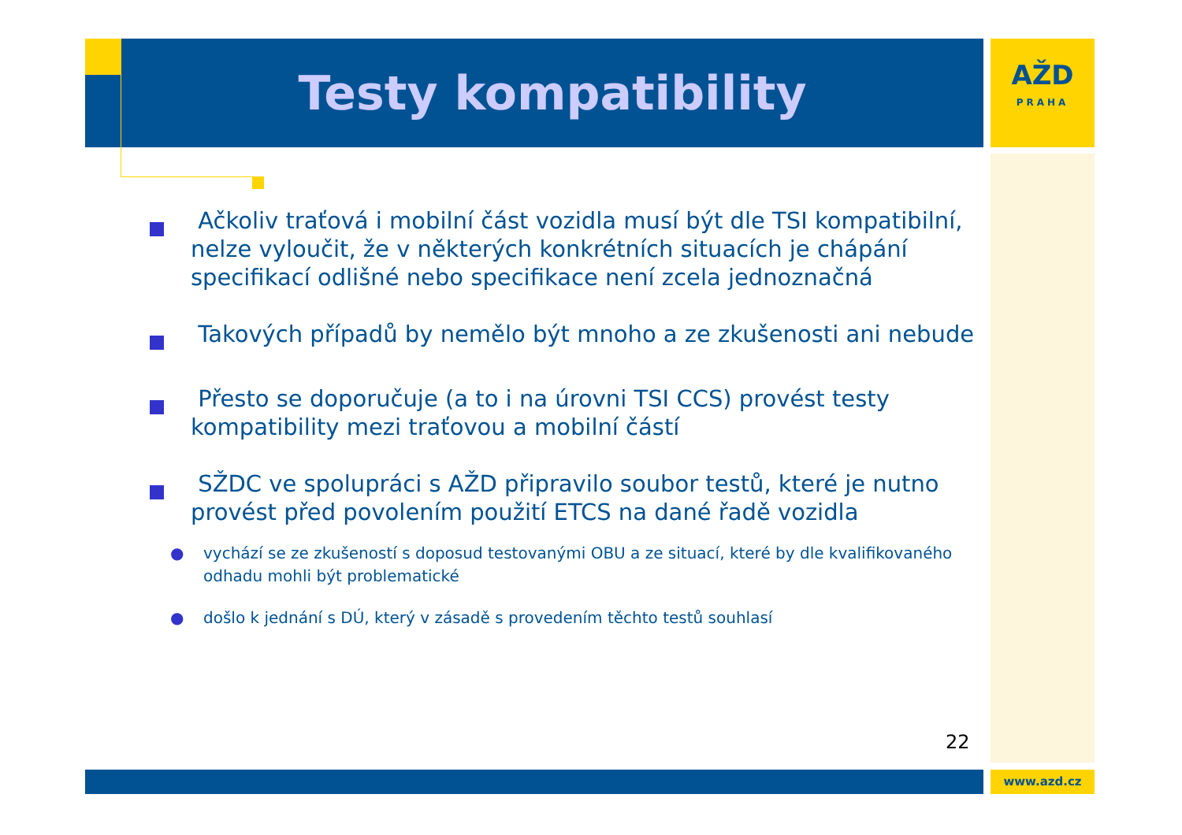Testy kompatibility
AŽD
PRAHA
Ačkoliv traťová i mobilní část vozidla musí být dle TSI kompatibilní, nelze vyloučit, že v některých konkrétních situacích je chápání specifikací odlišné nebo specifikace není zcela jednoznačná
Takových případů by nemělo být mnoho a ze zkušenosti ani nebude
Přesto se doporučuje (a to i na úrovni TSI CCS) provést testy kompatibility mezi traťovou a mobilní částí
SŽDC ve spolupráci s AŽD připravilo soubor testů, které je nutno provést před povolením použití ETCS na dané řadě vozidla
● vychází se ze zkušeností s doposud testovanými OBU a ze situací, které by dle kvalifikovaného odhadu mohli být problematické
● došlo k jednání s DÚ, který v zásadě s provedením těchto testů souhlasí
22
www.azd.cz